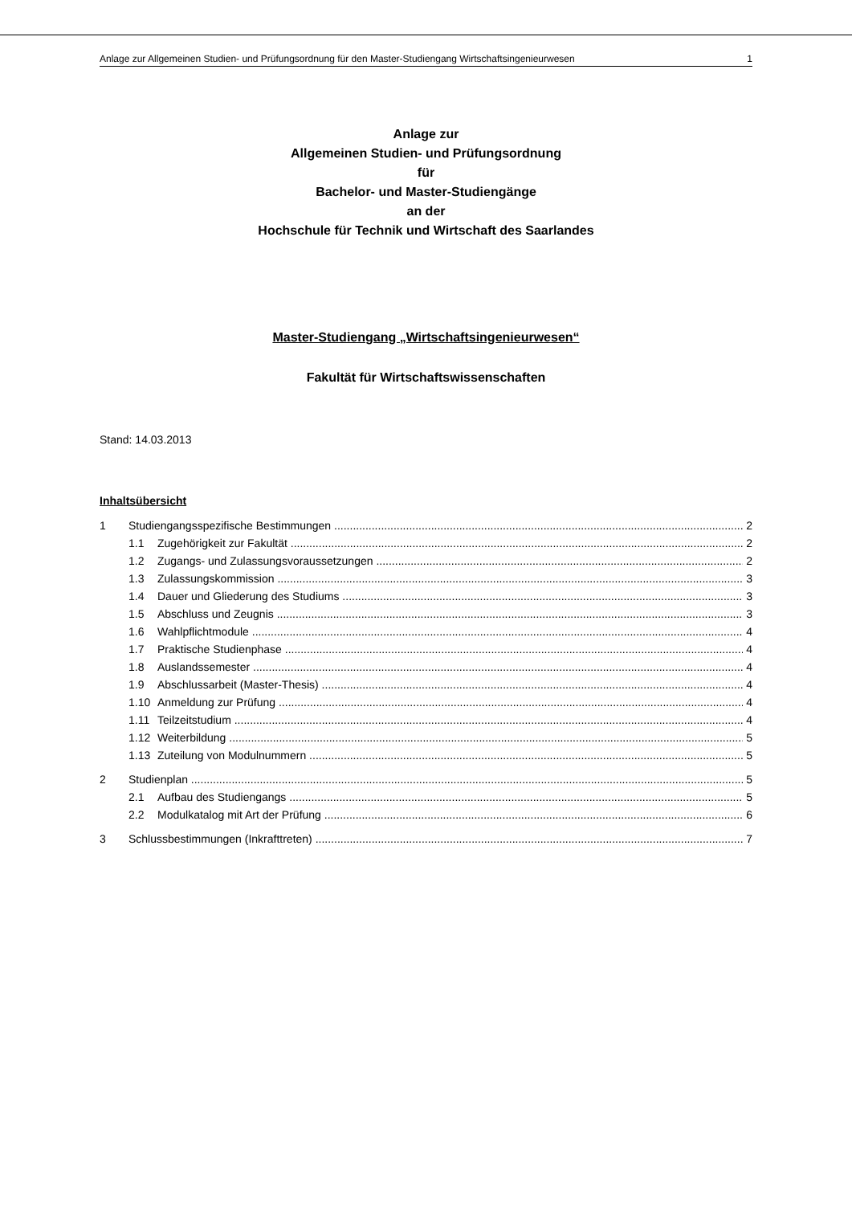Anlage zur Allgemeinen Studien- und Prüfungsordnung für den Master-Studiengang Wirtschaftsingenieurwesen 1
Anlage zur
Allgemeinen Studien- und Prüfungsordnung
für
Bachelor- und Master-Studiengänge
an der
Hochschule für Technik und Wirtschaft des Saarlandes
Master-Studiengang „Wirtschaftsingenieurwesen“
Fakultät für Wirtschaftswissenschaften
Stand: 14.03.2013
Inhaltsübersicht
1 Studiengangsspezifische Bestimmungen 2
1.1 Zugehörigkeit zur Fakultät 2
1.2 Zugangs- und Zulassungsvoraussetzungen 2
1.3 Zulassungskommission 3
1.4 Dauer und Gliederung des Studiums 3
1.5 Abschluss und Zeugnis 3
1.6 Wahlpflichtmodule 4
1.7 Praktische Studienphase 4
1.8 Auslandssemester 4
1.9 Abschlussarbeit (Master-Thesis) 4
1.10 Anmeldung zur Prüfung 4
1.11 Teilzeitstudium 4
1.12 Weiterbildung 5
1.13 Zuteilung von Modulnummern 5
2 Studienplan 5
2.1 Aufbau des Studiengangs 5
2.2 Modulkatalog mit Art der Prüfung 6
3 Schlussbestimmungen (Inkrafttreten) 7